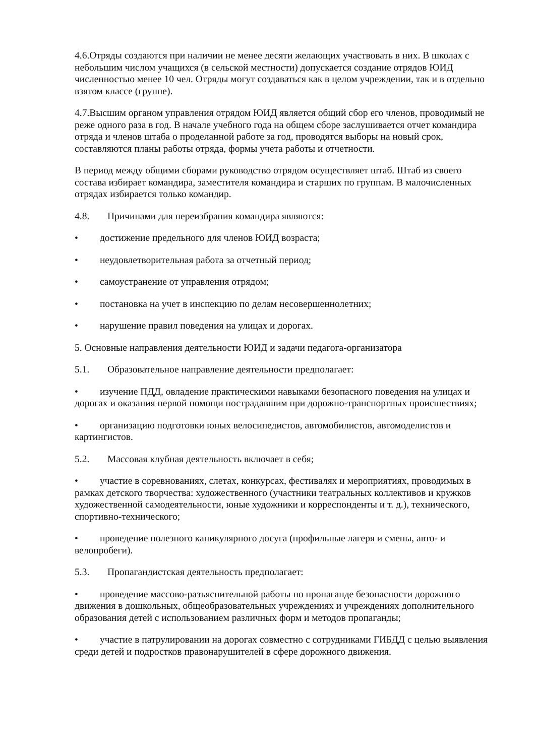4.6.Отряды создаются при наличии не менее десяти желающих участвовать в них. В школах с небольшим числом учащихся (в сельской местности) допускается создание отрядов ЮИД численностью менее 10 чел. Отряды могут создаваться как в целом учреждении, так и в отдельно взятом классе (группе).
4.7.Высшим органом управления отрядом ЮИД является общий сбор его членов, проводимый не реже одного раза в год. В начале учебного года на общем сборе заслушивается отчет командира отряда и членов штаба о проделанной работе за год, проводятся выборы на новый срок, составляются планы работы отряда, формы учета работы и отчетности.
В период между общими сборами руководство отрядом осуществляет штаб. Штаб из своего состава избирает командира, заместителя командира и старших по группам. В малочисленных отрядах избирается только командир.
4.8. Причинами для переизбрания командира являются:
• достижение предельного для членов ЮИД возраста;
• неудовлетворительная работа за отчетный период;
• самоустранение от управления отрядом;
• постановка на учет в инспекцию по делам несовершеннолетних;
• нарушение правил поведения на улицах и дорогах.
5. Основные направления деятельности ЮИД и задачи педагога-организатора
5.1. Образовательное направление деятельности предполагает:
• изучение ПДД, овладение практическими навыками безопасного поведения на улицах и дорогах и оказания первой помощи пострадавшим при дорожно-транспортных происшествиях;
• организацию подготовки юных велосипедистов, автомобилистов, автомоделистов и картингистов.
5.2. Массовая клубная деятельность включает в себя;
• участие в соревнованиях, слетах, конкурсах, фестивалях и мероприятиях, проводимых в рамках детского творчества: художественного (участники театральных коллективов и кружков художественной самодеятельности, юные художники и корреспонденты и т. д.), технического, спортивно-технического;
• проведение полезного каникулярного досуга (профильные лагеря и смены, авто- и велопробеги).
5.3. Пропагандистская деятельность предполагает:
• проведение массово-разъяснительной работы по пропаганде безопасности дорожного движения в дошкольных, общеобразовательных учреждениях и учреждениях дополнительного образования детей с использованием различных форм и методов пропаганды;
• участие в патрулировании на дорогах совместно с сотрудниками ГИБДД с целью выявления среди детей и подростков правонарушителей в сфере дорожного движения.